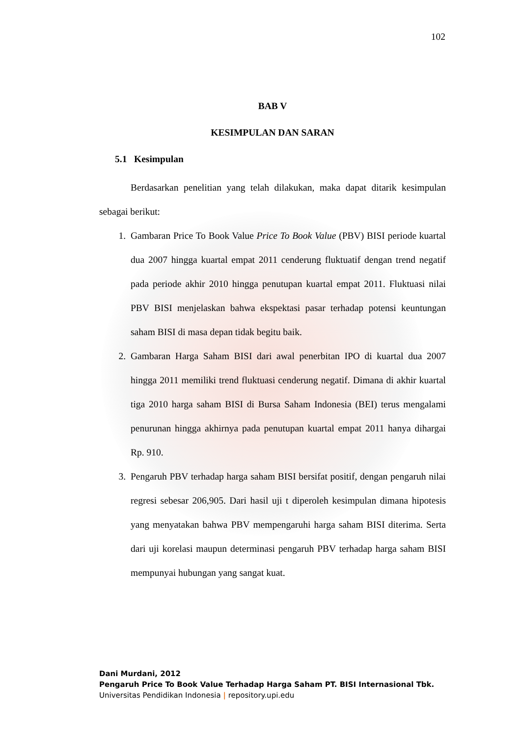102
BAB V
KESIMPULAN DAN SARAN
5.1 Kesimpulan
Berdasarkan penelitian yang telah dilakukan, maka dapat ditarik kesimpulan sebagai berikut:
1. Gambaran Price To Book Value Price To Book Value (PBV) BISI periode kuartal dua 2007 hingga kuartal empat 2011 cenderung fluktuatif dengan trend negatif pada periode akhir 2010 hingga penutupan kuartal empat 2011. Fluktuasi nilai PBV BISI menjelaskan bahwa ekspektasi pasar terhadap potensi keuntungan saham BISI di masa depan tidak begitu baik.
2. Gambaran Harga Saham BISI dari awal penerbitan IPO di kuartal dua 2007 hingga 2011 memiliki trend fluktuasi cenderung negatif. Dimana di akhir kuartal tiga 2010 harga saham BISI di Bursa Saham Indonesia (BEI) terus mengalami penurunan hingga akhirnya pada penutupan kuartal empat 2011 hanya dihargai Rp. 910.
3. Pengaruh PBV terhadap harga saham BISI bersifat positif, dengan pengaruh nilai regresi sebesar 206,905. Dari hasil uji t diperoleh kesimpulan dimana hipotesis yang menyatakan bahwa PBV mempengaruhi harga saham BISI diterima. Serta dari uji korelasi maupun determinasi pengaruh PBV terhadap harga saham BISI mempunyai hubungan yang sangat kuat.
Dani Murdani, 2012
Pengaruh Price To Book Value Terhadap Harga Saham PT. BISI Internasional Tbk.
Universitas Pendidikan Indonesia | repository.upi.edu